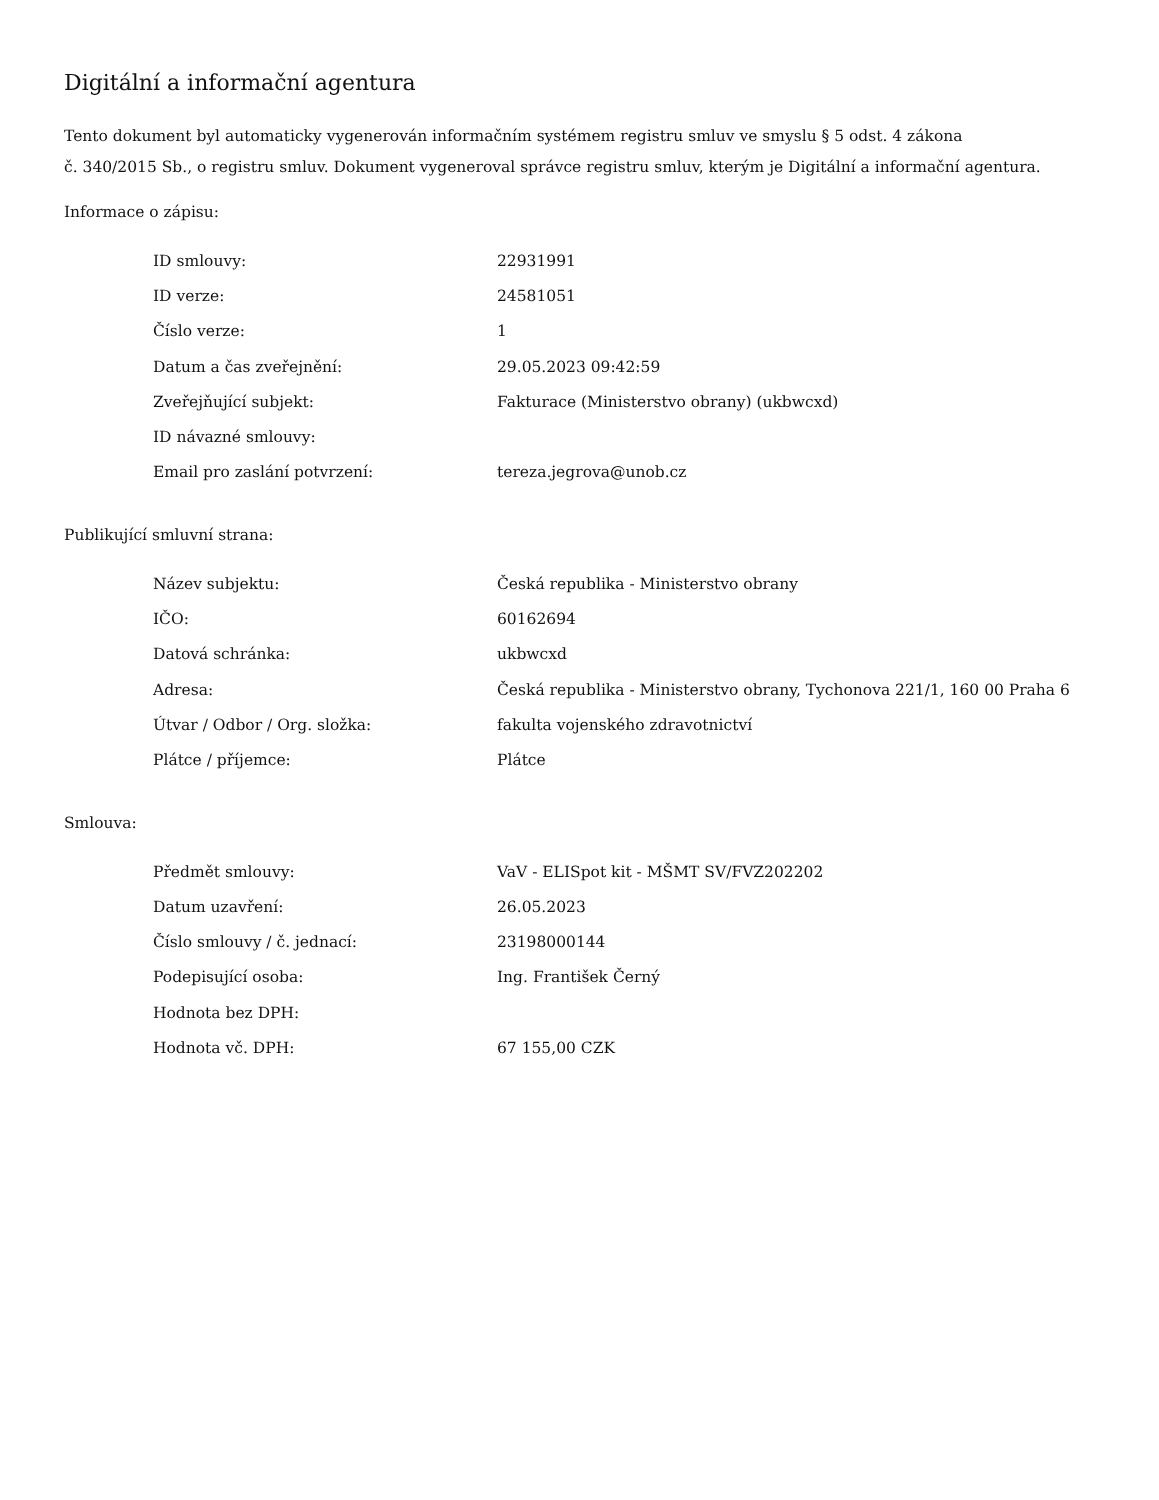Digitální a informační agentura
Tento dokument byl automaticky vygenerován informačním systémem registru smluv ve smyslu § 5 odst. 4 zákona
č. 340/2015 Sb., o registru smluv. Dokument vygeneroval správce registru smluv, kterým je Digitální a informační agentura.
Informace o zápisu:
| ID smlouvy: | 22931991 |
| ID verze: | 24581051 |
| Číslo verze: | 1 |
| Datum a čas zveřejnění: | 29.05.2023 09:42:59 |
| Zveřejňující subjekt: | Fakturace (Ministerstvo obrany) (ukbwcxd) |
| ID návazné smlouvy: | |
| Email pro zaslání potvrzení: | tereza.jegrova@unob.cz |
Publikující smluvní strana:
| Název subjektu: | Česká republika - Ministerstvo obrany |
| IČO: | 60162694 |
| Datová schránka: | ukbwcxd |
| Adresa: | Česká republika - Ministerstvo obrany, Tychonova 221/1, 160 00 Praha 6 |
| Útvar / Odbor / Org. složka: | fakulta vojenského zdravotnictví |
| Plátce / příjemce: | Plátce |
Smlouva:
| Předmět smlouvy: | VaV - ELISpot kit - MŠMT SV/FVZ202202 |
| Datum uzavření: | 26.05.2023 |
| Číslo smlouvy / č. jednací: | 23198000144 |
| Podepisující osoba: | Ing. František Černý |
| Hodnota bez DPH: | |
| Hodnota vč. DPH: | 67 155,00 CZK |